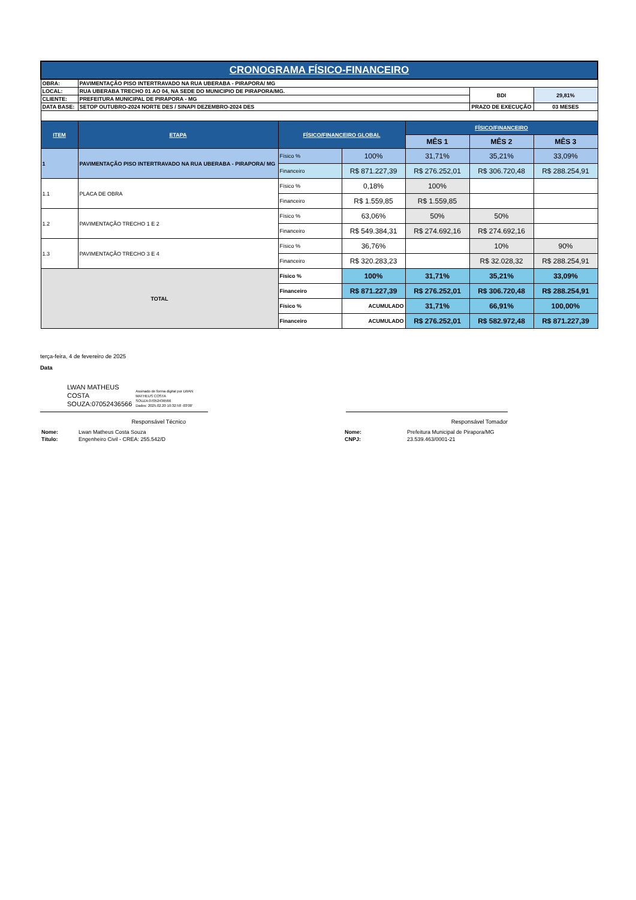| CRONOGRAMA FÍSICO-FINANCEIRO | | | | | | |
| OBRA: | PAVIMENTAÇÃO PISO INTERTRAVADO NA RUA UBERABA - PIRAPORA/ MG | | | | | |
| LOCAL: | RUA UBERABA TRECHO 01 AO 04, NA SEDE DO MUNICIPIO DE PIRAPORA/MG. | | | | BDI | 29,81% |
| CLIENTE: | PREFEITURA MUNICIPAL DE PIRAPORA - MG | | | | | |
| DATA BASE: | SETOP OUTUBRO-2024 NORTE DES / SINAPI DEZEMBRO-2024 DES | | | | PRAZO DE EXECUÇÃO | 03 MESES |
| ITEM | ETAPA | FÍSICO/FINANCEIRO GLOBAL | | FÍSICO/FINANCEIRO | | |
| | | | | MÊS 1 | MÊS 2 | MÊS 3 |
| 1 | PAVIMENTAÇÃO PISO INTERTRAVADO NA RUA UBERABA - PIRAPORA/ MG | Físico % | 100% | 31,71% | 35,21% | 33,09% |
| | | Financeiro | R$ 871.227,39 | R$ 276.252,01 | R$ 306.720,48 | R$ 288.254,91 |
| 1.1 | PLACA DE OBRA | Físico % | 0,18% | 100% | | |
| | | Financeiro | R$ 1.559,85 | R$ 1.559,85 | | |
| 1.2 | PAVIMENTAÇÃO TRECHO 1 E 2 | Físico % | 63,06% | 50% | 50% | |
| | | Financeiro | R$ 549.384,31 | R$ 274.692,16 | R$ 274.692,16 | |
| 1.3 | PAVIMENTAÇÃO TRECHO 3 E 4 | Físico % | 36,76% | | 10% | 90% |
| | | Financeiro | R$ 320.283,23 | | R$ 32.028,32 | R$ 288.254,91 |
| TOTAL | | Físico % | 100% | 31,71% | 35,21% | 33,09% |
| | | Financeiro | R$ 871.227,39 | R$ 276.252,01 | R$ 306.720,48 | R$ 288.254,91 |
| | | Físico % | ACUMULADO | 31,71% | 66,91% | 100,00% |
| | | Financeiro | ACUMULADO | R$ 276.252,01 | R$ 582.972,48 | R$ 871.227,39 |
terça-feira, 4 de fevereiro de 2025
Data
LWAN MATHEUS
COSTA
SOUZA:07052436566
Assinado de forma digital por LWAN
MATHEUS COSTA
SOUZA:07052436566
Dados: 2025.02.20 10:32:58 -03'00'
Responsável Técnico Responsável Tomador
| Nome: | Lwan Matheus Costa Souza | Nome: | Prefeitura Municipal de Pirapora/MG |
| Título: | Engenheiro Civil - CREA: 255.542/D | CNPJ: | 23.539.463/0001-21 |